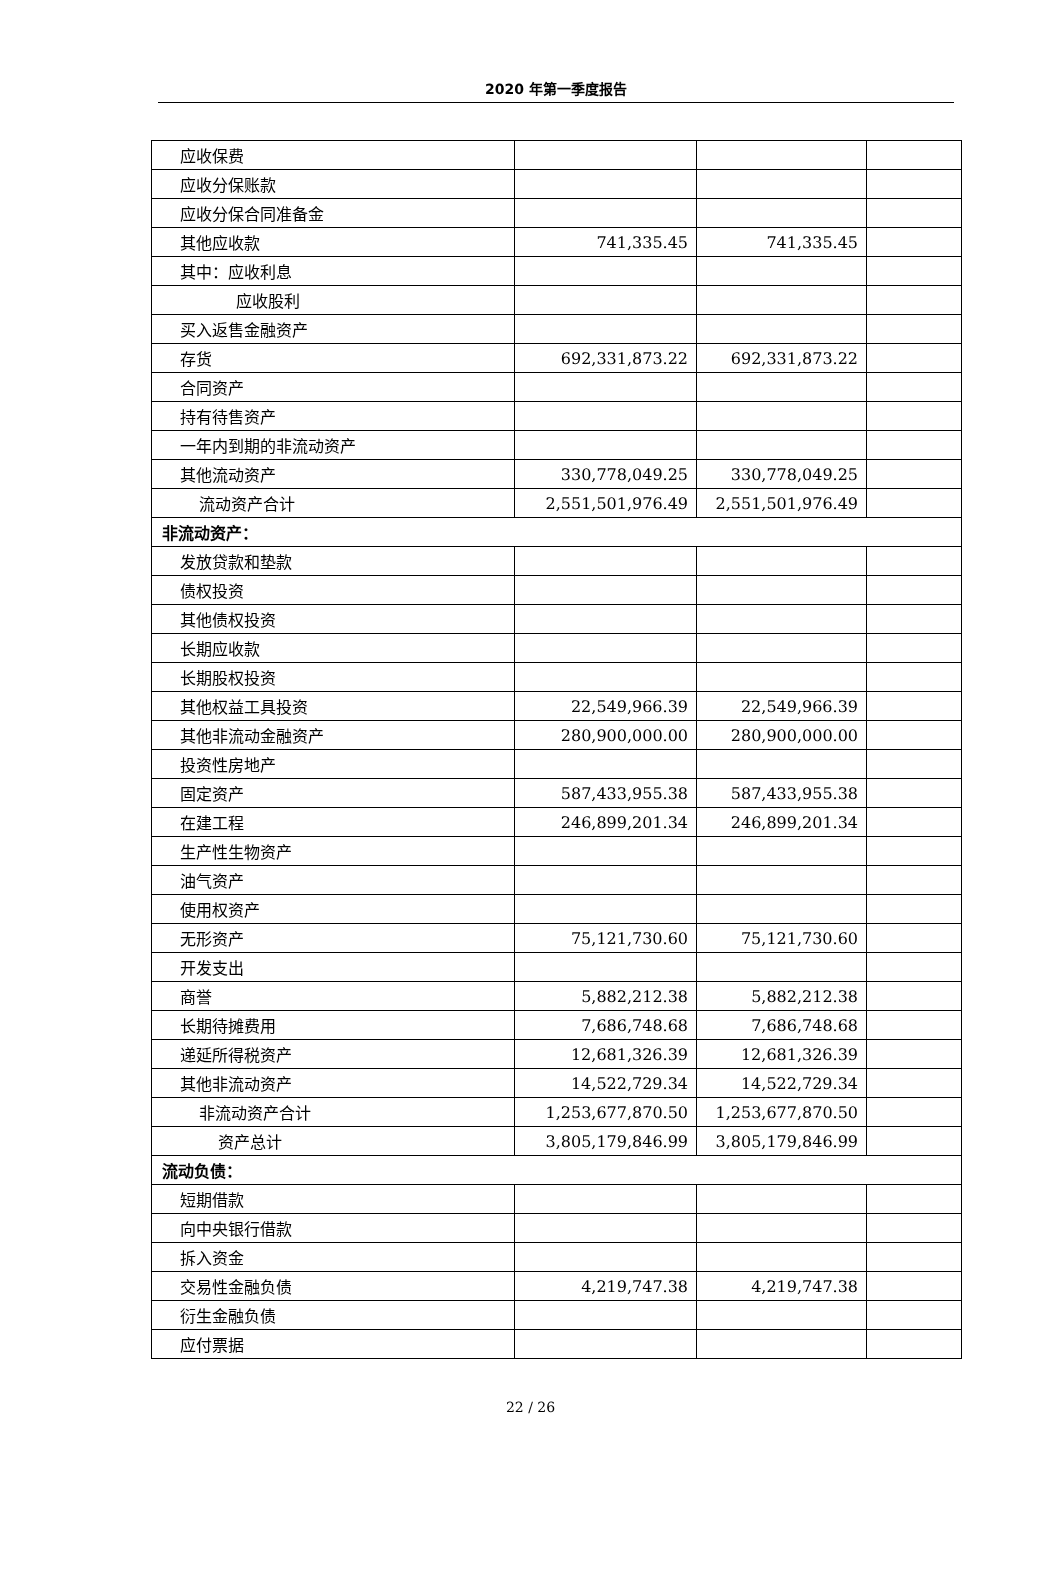2020 年第一季度报告
| 应收保费 | | | |
| 应收分保账款 | | | |
| 应收分保合同准备金 | | | |
| 其他应收款 | 741,335.45 | 741,335.45 | |
| 其中：应收利息 | | | |
| 应收股利 | | | |
| 买入返售金融资产 | | | |
| 存货 | 692,331,873.22 | 692,331,873.22 | |
| 合同资产 | | | |
| 持有待售资产 | | | |
| 一年内到期的非流动资产 | | | |
| 其他流动资产 | 330,778,049.25 | 330,778,049.25 | |
| 流动资产合计 | 2,551,501,976.49 | 2,551,501,976.49 | |
| 非流动资产： | | | |
| 发放贷款和垫款 | | | |
| 债权投资 | | | |
| 其他债权投资 | | | |
| 长期应收款 | | | |
| 长期股权投资 | | | |
| 其他权益工具投资 | 22,549,966.39 | 22,549,966.39 | |
| 其他非流动金融资产 | 280,900,000.00 | 280,900,000.00 | |
| 投资性房地产 | | | |
| 固定资产 | 587,433,955.38 | 587,433,955.38 | |
| 在建工程 | 246,899,201.34 | 246,899,201.34 | |
| 生产性生物资产 | | | |
| 油气资产 | | | |
| 使用权资产 | | | |
| 无形资产 | 75,121,730.60 | 75,121,730.60 | |
| 开发支出 | | | |
| 商誉 | 5,882,212.38 | 5,882,212.38 | |
| 长期待摊费用 | 7,686,748.68 | 7,686,748.68 | |
| 递延所得税资产 | 12,681,326.39 | 12,681,326.39 | |
| 其他非流动资产 | 14,522,729.34 | 14,522,729.34 | |
| 非流动资产合计 | 1,253,677,870.50 | 1,253,677,870.50 | |
| 资产总计 | 3,805,179,846.99 | 3,805,179,846.99 | |
| 流动负债： | | | |
| 短期借款 | | | |
| 向中央银行借款 | | | |
| 拆入资金 | | | |
| 交易性金融负债 | 4,219,747.38 | 4,219,747.38 | |
| 衍生金融负债 | | | |
| 应付票据 | | | |
22 / 26